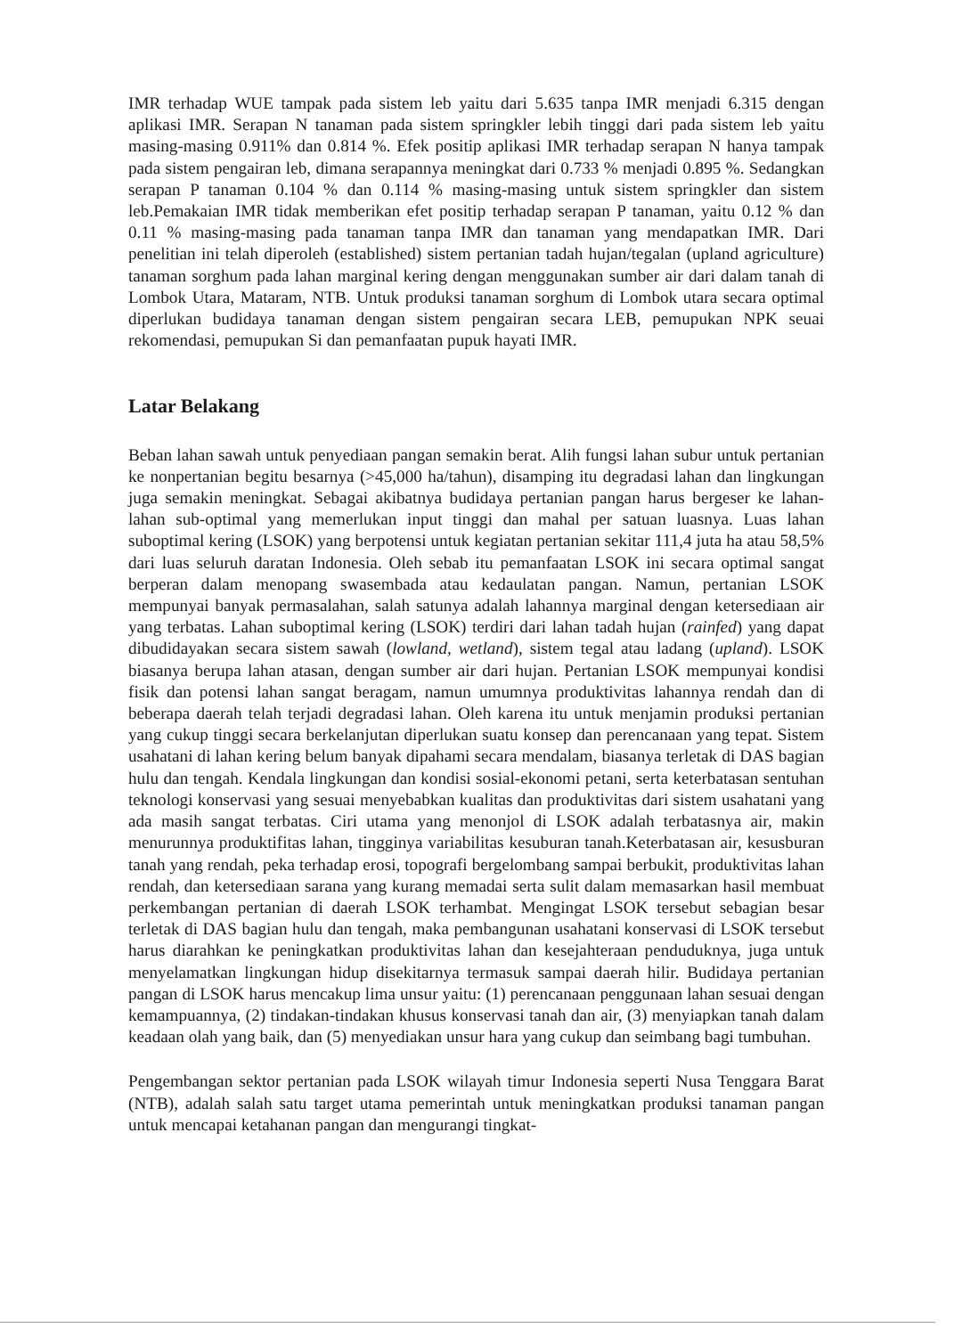IMR terhadap WUE tampak pada sistem leb yaitu dari 5.635 tanpa IMR menjadi 6.315 dengan aplikasi IMR. Serapan N tanaman pada sistem springkler lebih tinggi dari pada sistem leb yaitu masing-masing 0.911% dan 0.814 %. Efek positip aplikasi IMR terhadap serapan N hanya tampak pada sistem pengairan leb, dimana serapannya meningkat dari 0.733 % menjadi 0.895 %. Sedangkan serapan P tanaman 0.104 % dan 0.114 % masing-masing untuk sistem springkler dan sistem leb.Pemakaian IMR tidak memberikan efet positip terhadap serapan P tanaman, yaitu 0.12 % dan 0.11 % masing-masing pada tanaman tanpa IMR dan tanaman yang mendapatkan IMR. Dari penelitian ini telah diperoleh (established) sistem pertanian tadah hujan/tegalan (upland agriculture) tanaman sorghum pada lahan marginal kering dengan menggunakan sumber air dari dalam tanah di Lombok Utara, Mataram, NTB. Untuk produksi tanaman sorghum di Lombok utara secara optimal diperlukan budidaya tanaman dengan sistem pengairan secara LEB, pemupukan NPK seuai rekomendasi, pemupukan Si dan pemanfaatan pupuk hayati IMR.
Latar Belakang
Beban lahan sawah untuk penyediaan pangan semakin berat. Alih fungsi lahan subur untuk pertanian ke nonpertanian begitu besarnya (>45,000 ha/tahun), disamping itu degradasi lahan dan lingkungan juga semakin meningkat. Sebagai akibatnya budidaya pertanian pangan harus bergeser ke lahan-lahan sub-optimal yang memerlukan input tinggi dan mahal per satuan luasnya. Luas lahan suboptimal kering (LSOK) yang berpotensi untuk kegiatan pertanian sekitar 111,4 juta ha atau 58,5% dari luas seluruh daratan Indonesia. Oleh sebab itu pemanfaatan LSOK ini secara optimal sangat berperan dalam menopang swasembada atau kedaulatan pangan. Namun, pertanian LSOK mempunyai banyak permasalahan, salah satunya adalah lahannya marginal dengan ketersediaan air yang terbatas. Lahan suboptimal kering (LSOK) terdiri dari lahan tadah hujan (rainfed) yang dapat dibudidayakan secara sistem sawah (lowland, wetland), sistem tegal atau ladang (upland). LSOK biasanya berupa lahan atasan, dengan sumber air dari hujan. Pertanian LSOK mempunyai kondisi fisik dan potensi lahan sangat beragam, namun umumnya produktivitas lahannya rendah dan di beberapa daerah telah terjadi degradasi lahan. Oleh karena itu untuk menjamin produksi pertanian yang cukup tinggi secara berkelanjutan diperlukan suatu konsep dan perencanaan yang tepat. Sistem usahatani di lahan kering belum banyak dipahami secara mendalam, biasanya terletak di DAS bagian hulu dan tengah. Kendala lingkungan dan kondisi sosial-ekonomi petani, serta keterbatasan sentuhan teknologi konservasi yang sesuai menyebabkan kualitas dan produktivitas dari sistem usahatani yang ada masih sangat terbatas. Ciri utama yang menonjol di LSOK adalah terbatasnya air, makin menurunnya produktifitas lahan, tingginya variabilitas kesuburan tanah.Keterbatasan air, kesusburan tanah yang rendah, peka terhadap erosi, topografi bergelombang sampai berbukit, produktivitas lahan rendah, dan ketersediaan sarana yang kurang memadai serta sulit dalam memasarkan hasil membuat perkembangan pertanian di daerah LSOK terhambat. Mengingat LSOK tersebut sebagian besar terletak di DAS bagian hulu dan tengah, maka pembangunan usahatani konservasi di LSOK tersebut harus diarahkan ke peningkatkan produktivitas lahan dan kesejahteraan penduduknya, juga untuk menyelamatkan lingkungan hidup disekitarnya termasuk sampai daerah hilir. Budidaya pertanian pangan di LSOK harus mencakup lima unsur yaitu: (1) perencanaan penggunaan lahan sesuai dengan kemampuannya, (2) tindakan-tindakan khusus konservasi tanah dan air, (3) menyiapkan tanah dalam keadaan olah yang baik, dan (5) menyediakan unsur hara yang cukup dan seimbang bagi tumbuhan.
Pengembangan sektor pertanian pada LSOK wilayah timur Indonesia seperti Nusa Tenggara Barat (NTB), adalah salah satu target utama pemerintah untuk meningkatkan produksi tanaman pangan untuk mencapai ketahanan pangan dan mengurangi tingkat-